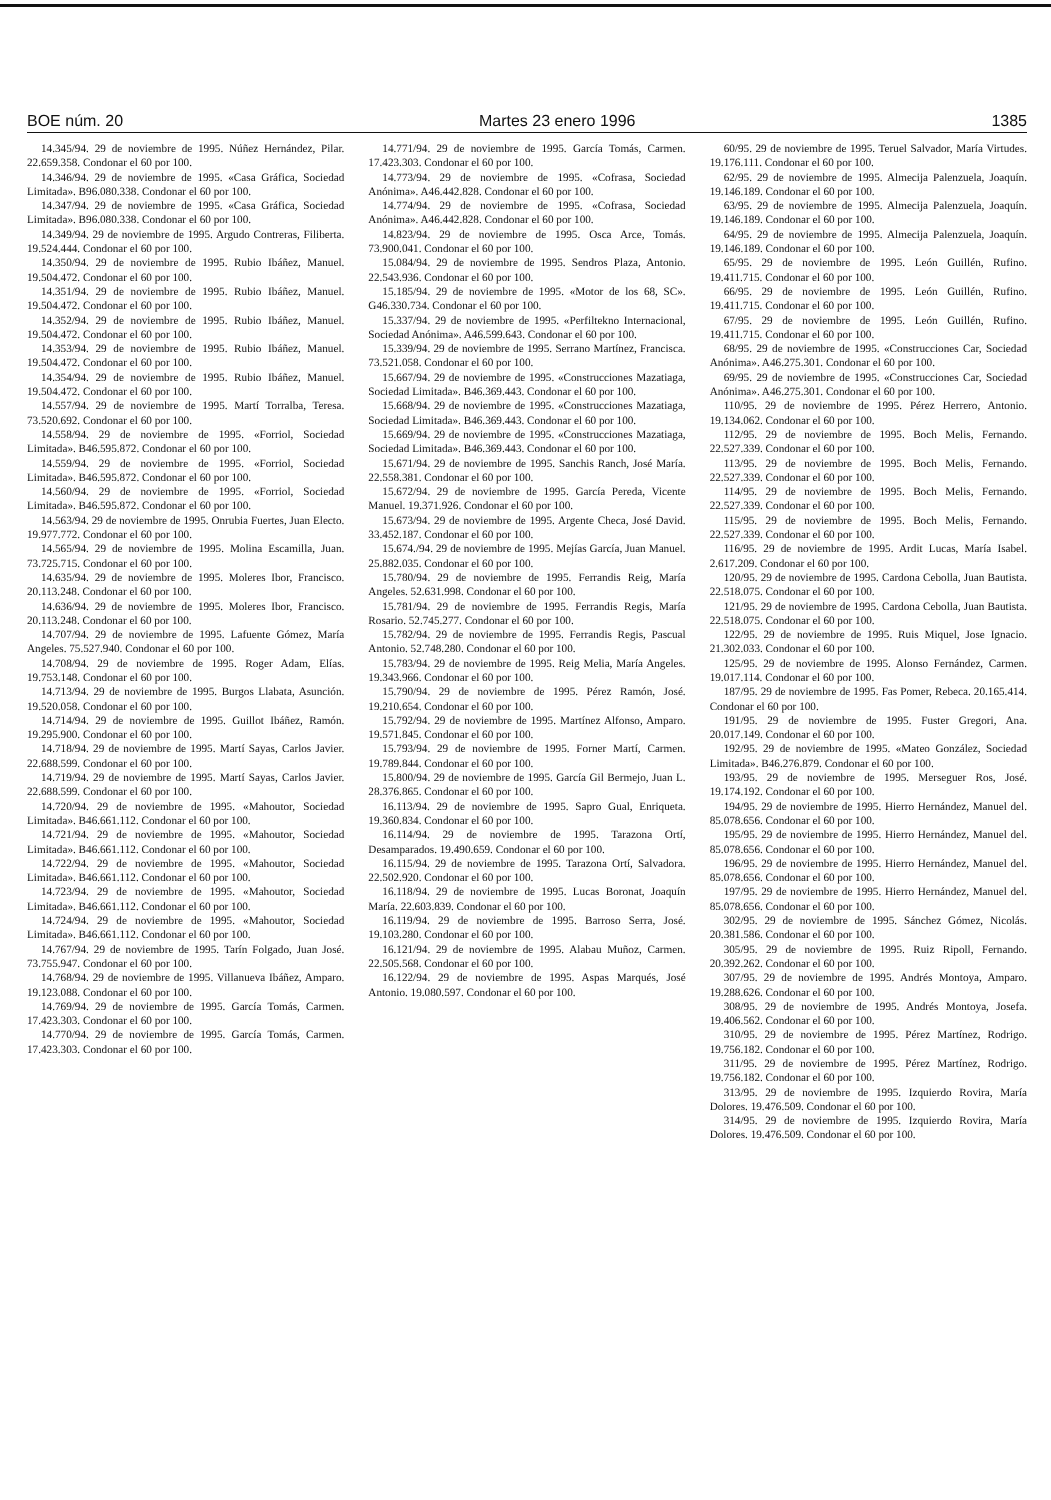BOE núm. 20 Martes 23 enero 1996 1385
14.345/94. 29 de noviembre de 1995. Núñez Hernández, Pilar. 22.659.358. Condonar el 60 por 100.
14.346/94. 29 de noviembre de 1995. «Casa Gráfica, Sociedad Limitada». B96.080.338. Condonar el 60 por 100.
14.347/94. 29 de noviembre de 1995. «Casa Gráfica, Sociedad Limitada». B96.080.338. Condonar el 60 por 100.
14.349/94. 29 de noviembre de 1995. Argudo Contreras, Filiberta. 19.524.444. Condonar el 60 por 100.
14.350/94. 29 de noviembre de 1995. Rubio Ibáñez, Manuel. 19.504.472. Condonar el 60 por 100.
14.351/94. 29 de noviembre de 1995. Rubio Ibáñez, Manuel. 19.504.472. Condonar el 60 por 100.
14.352/94. 29 de noviembre de 1995. Rubio Ibáñez, Manuel. 19.504.472. Condonar el 60 por 100.
14.353/94. 29 de noviembre de 1995. Rubio Ibáñez, Manuel. 19.504.472. Condonar el 60 por 100.
14.354/94. 29 de noviembre de 1995. Rubio Ibáñez, Manuel. 19.504.472. Condonar el 60 por 100.
14.557/94. 29 de noviembre de 1995. Martí Torralba, Teresa. 73.520.692. Condonar el 60 por 100.
14.558/94. 29 de noviembre de 1995. «Forriol, Sociedad Limitada». B46.595.872. Condonar el 60 por 100.
14.559/94. 29 de noviembre de 1995. «Forriol, Sociedad Limitada». B46.595.872. Condonar el 60 por 100.
14.560/94. 29 de noviembre de 1995. «Forriol, Sociedad Limitada». B46.595.872. Condonar el 60 por 100.
14.563/94. 29 de noviembre de 1995. Onrubia Fuertes, Juan Electo. 19.977.772. Condonar el 60 por 100.
14.565/94. 29 de noviembre de 1995. Molina Escamilla, Juan. 73.725.715. Condonar el 60 por 100.
14.635/94. 29 de noviembre de 1995. Moleres Ibor, Francisco. 20.113.248. Condonar el 60 por 100.
14.636/94. 29 de noviembre de 1995. Moleres Ibor, Francisco. 20.113.248. Condonar el 60 por 100.
14.707/94. 29 de noviembre de 1995. Lafuente Gómez, María Angeles. 75.527.940. Condonar el 60 por 100.
14.708/94. 29 de noviembre de 1995. Roger Adam, Elías. 19.753.148. Condonar el 60 por 100.
14.713/94. 29 de noviembre de 1995. Burgos Llabata, Asunción. 19.520.058. Condonar el 60 por 100.
14.714/94. 29 de noviembre de 1995. Guillot Ibáñez, Ramón. 19.295.900. Condonar el 60 por 100.
14.718/94. 29 de noviembre de 1995. Martí Sayas, Carlos Javier. 22.688.599. Condonar el 60 por 100.
14.719/94. 29 de noviembre de 1995. Martí Sayas, Carlos Javier. 22.688.599. Condonar el 60 por 100.
14.720/94. 29 de noviembre de 1995. «Mahoutor, Sociedad Limitada». B46.661.112. Condonar el 60 por 100.
14.721/94. 29 de noviembre de 1995. «Mahoutor, Sociedad Limitada». B46.661.112. Condonar el 60 por 100.
14.722/94. 29 de noviembre de 1995. «Mahoutor, Sociedad Limitada». B46.661.112. Condonar el 60 por 100.
14.723/94. 29 de noviembre de 1995. «Mahoutor, Sociedad Limitada». B46.661.112. Condonar el 60 por 100.
14.724/94. 29 de noviembre de 1995. «Mahoutor, Sociedad Limitada». B46.661.112. Condonar el 60 por 100.
14.767/94. 29 de noviembre de 1995. Tarín Folgado, Juan José. 73.755.947. Condonar el 60 por 100.
14.768/94. 29 de noviembre de 1995. Villanueva Ibáñez, Amparo. 19.123.088. Condonar el 60 por 100.
14.769/94. 29 de noviembre de 1995. García Tomás, Carmen. 17.423.303. Condonar el 60 por 100.
14.770/94. 29 de noviembre de 1995. García Tomás, Carmen. 17.423.303. Condonar el 60 por 100.
14.771/94. 29 de noviembre de 1995. García Tomás, Carmen. 17.423.303. Condonar el 60 por 100.
14.773/94. 29 de noviembre de 1995. «Cofrasa, Sociedad Anónima». A46.442.828. Condonar el 60 por 100.
14.774/94. 29 de noviembre de 1995. «Cofrasa, Sociedad Anónima». A46.442.828. Condonar el 60 por 100.
14.823/94. 29 de noviembre de 1995. Osca Arce, Tomás. 73.900.041. Condonar el 60 por 100.
15.084/94. 29 de noviembre de 1995. Sendros Plaza, Antonio. 22.543.936. Condonar el 60 por 100.
15.185/94. 29 de noviembre de 1995. «Motor de los 68, SC». G46.330.734. Condonar el 60 por 100.
15.337/94. 29 de noviembre de 1995. «Perfiltekno Internacional, Sociedad Anónima». A46.599.643. Condonar el 60 por 100.
15.339/94. 29 de noviembre de 1995. Serrano Martínez, Francisca. 73.521.058. Condonar el 60 por 100.
15.667/94. 29 de noviembre de 1995. «Construcciones Mazatiaga, Sociedad Limitada». B46.369.443. Condonar el 60 por 100.
15.668/94. 29 de noviembre de 1995. «Construcciones Mazatiaga, Sociedad Limitada». B46.369.443. Condonar el 60 por 100.
15.669/94. 29 de noviembre de 1995. «Construcciones Mazatiaga, Sociedad Limitada». B46.369.443. Condonar el 60 por 100.
15.671/94. 29 de noviembre de 1995. Sanchis Ranch, José María. 22.558.381. Condonar el 60 por 100.
15.672/94. 29 de noviembre de 1995. García Pereda, Vicente Manuel. 19.371.926. Condonar el 60 por 100.
15.673/94. 29 de noviembre de 1995. Argente Checa, José David. 33.452.187. Condonar el 60 por 100.
15.674./94. 29 de noviembre de 1995. Mejías García, Juan Manuel. 25.882.035. Condonar el 60 por 100.
15.780/94. 29 de noviembre de 1995. Ferrandis Reig, María Angeles. 52.631.998. Condonar el 60 por 100.
15.781/94. 29 de noviembre de 1995. Ferrandis Regis, María Rosario. 52.745.277. Condonar el 60 por 100.
15.782/94. 29 de noviembre de 1995. Ferrandis Regis, Pascual Antonio. 52.748.280. Condonar el 60 por 100.
15.783/94. 29 de noviembre de 1995. Reig Melia, María Angeles. 19.343.966. Condonar el 60 por 100.
15.790/94. 29 de noviembre de 1995. Pérez Ramón, José. 19.210.654. Condonar el 60 por 100.
15.792/94. 29 de noviembre de 1995. Martínez Alfonso, Amparo. 19.571.845. Condonar el 60 por 100.
15.793/94. 29 de noviembre de 1995. Forner Martí, Carmen. 19.789.844. Condonar el 60 por 100.
15.800/94. 29 de noviembre de 1995. García Gil Bermejo, Juan L. 28.376.865. Condonar el 60 por 100.
16.113/94. 29 de noviembre de 1995. Sapro Gual, Enriqueta. 19.360.834. Condonar el 60 por 100.
16.114/94. 29 de noviembre de 1995. Tarazona Ortí, Desamparados. 19.490.659. Condonar el 60 por 100.
16.115/94. 29 de noviembre de 1995. Tarazona Ortí, Salvadora. 22.502.920. Condonar el 60 por 100.
16.118/94. 29 de noviembre de 1995. Lucas Boronat, Joaquín María. 22.603.839. Condonar el 60 por 100.
16.119/94. 29 de noviembre de 1995. Barroso Serra, José. 19.103.280. Condonar el 60 por 100.
16.121/94. 29 de noviembre de 1995. Alabau Muñoz, Carmen. 22.505.568. Condonar el 60 por 100.
16.122/94. 29 de noviembre de 1995. Aspas Marqués, José Antonio. 19.080.597. Condonar el 60 por 100.
60/95. 29 de noviembre de 1995. Teruel Salvador, María Virtudes. 19.176.111. Condonar el 60 por 100.
62/95. 29 de noviembre de 1995. Almecija Palenzuela, Joaquín. 19.146.189. Condonar el 60 por 100.
63/95. 29 de noviembre de 1995. Almecija Palenzuela, Joaquín. 19.146.189. Condonar el 60 por 100.
64/95. 29 de noviembre de 1995. Almecija Palenzuela, Joaquín. 19.146.189. Condonar el 60 por 100.
65/95. 29 de noviembre de 1995. León Guillén, Rufino. 19.411.715. Condonar el 60 por 100.
66/95. 29 de noviembre de 1995. León Guillén, Rufino. 19.411.715. Condonar el 60 por 100.
67/95. 29 de noviembre de 1995. León Guillén, Rufino. 19.411.715. Condonar el 60 por 100.
68/95. 29 de noviembre de 1995. «Construcciones Car, Sociedad Anónima». A46.275.301. Condonar el 60 por 100.
69/95. 29 de noviembre de 1995. «Construcciones Car, Sociedad Anónima». A46.275.301. Condonar el 60 por 100.
110/95. 29 de noviembre de 1995. Pérez Herrero, Antonio. 19.134.062. Condonar el 60 por 100.
112/95. 29 de noviembre de 1995. Boch Melis, Fernando. 22.527.339. Condonar el 60 por 100.
113/95. 29 de noviembre de 1995. Boch Melis, Fernando. 22.527.339. Condonar el 60 por 100.
114/95. 29 de noviembre de 1995. Boch Melis, Fernando. 22.527.339. Condonar el 60 por 100.
115/95. 29 de noviembre de 1995. Boch Melis, Fernando. 22.527.339. Condonar el 60 por 100.
116/95. 29 de noviembre de 1995. Ardit Lucas, María Isabel. 2.617.209. Condonar el 60 por 100.
120/95. 29 de noviembre de 1995. Cardona Cebolla, Juan Bautista. 22.518.075. Condonar el 60 por 100.
121/95. 29 de noviembre de 1995. Cardona Cebolla, Juan Bautista. 22.518.075. Condonar el 60 por 100.
122/95. 29 de noviembre de 1995. Ruis Miquel, Jose Ignacio. 21.302.033. Condonar el 60 por 100.
125/95. 29 de noviembre de 1995. Alonso Fernández, Carmen. 19.017.114. Condonar el 60 por 100.
187/95. 29 de noviembre de 1995. Fas Pomer, Rebeca. 20.165.414. Condonar el 60 por 100.
191/95. 29 de noviembre de 1995. Fuster Gregori, Ana. 20.017.149. Condonar el 60 por 100.
192/95. 29 de noviembre de 1995. «Mateo González, Sociedad Limitada». B46.276.879. Condonar el 60 por 100.
193/95. 29 de noviembre de 1995. Merseguer Ros, José. 19.174.192. Condonar el 60 por 100.
194/95. 29 de noviembre de 1995. Hierro Hernández, Manuel del. 85.078.656. Condonar el 60 por 100.
195/95. 29 de noviembre de 1995. Hierro Hernández, Manuel del. 85.078.656. Condonar el 60 por 100.
196/95. 29 de noviembre de 1995. Hierro Hernández, Manuel del. 85.078.656. Condonar el 60 por 100.
197/95. 29 de noviembre de 1995. Hierro Hernández, Manuel del. 85.078.656. Condonar el 60 por 100.
302/95. 29 de noviembre de 1995. Sánchez Gómez, Nicolás. 20.381.586. Condonar el 60 por 100.
305/95. 29 de noviembre de 1995. Ruiz Ripoll, Fernando. 20.392.262. Condonar el 60 por 100.
307/95. 29 de noviembre de 1995. Andrés Montoya, Amparo. 19.288.626. Condonar el 60 por 100.
308/95. 29 de noviembre de 1995. Andrés Montoya, Josefa. 19.406.562. Condonar el 60 por 100.
310/95. 29 de noviembre de 1995. Pérez Martínez, Rodrigo. 19.756.182. Condonar el 60 por 100.
311/95. 29 de noviembre de 1995. Pérez Martínez, Rodrigo. 19.756.182. Condonar el 60 por 100.
313/95. 29 de noviembre de 1995. Izquierdo Rovira, María Dolores. 19.476.509. Condonar el 60 por 100.
314/95. 29 de noviembre de 1995. Izquierdo Rovira, María Dolores. 19.476.509. Condonar el 60 por 100.